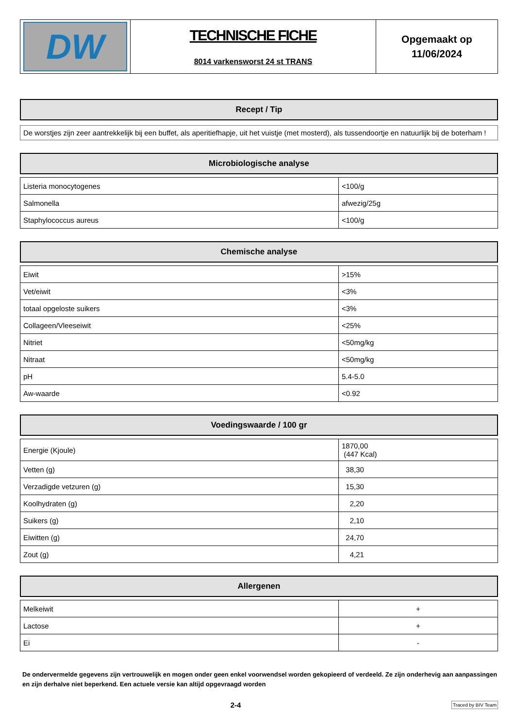| DW | TECHNISCHE FICHE 8014 varkensworst 24 st TRANS | Opgemaakt op 11/06/2024 |
Recept / Tip
De worstjes zijn zeer aantrekkelijk bij een buffet, als aperitiefhapje, uit het vuistje (met mosterd), als tussendoortje en natuurlijk bij de boterham !
Microbiologische analyse
| Listeria monocytogenes | <100/g |
| Salmonella | afwezig/25g |
| Staphylococcus aureus | <100/g |
Chemische analyse
| Eiwit | >15% |
| Vet/eiwit | <3% |
| totaal opgeloste suikers | <3% |
| Collageen/Vleeseiwit | <25% |
| Nitriet | <50mg/kg |
| Nitraat | <50mg/kg |
| pH | 5.4-5.0 |
| Aw-waarde | <0.92 |
Voedingswaarde / 100 gr
| Energie (Kjoule) | 1870,00 (447 Kcal) |
| Vetten (g) | 38,30 |
| Verzadigde vetzuren (g) | 15,30 |
| Koolhydraten (g) | 2,20 |
| Suikers (g) | 2,10 |
| Eiwitten (g) | 24,70 |
| Zout (g) | 4,21 |
Allergenen
| Melkeiwit | + |
| Lactose | + |
| Ei | - |
De ondervermelde gegevens zijn vertrouwelijk en mogen onder geen enkel voorwendsel worden gekopieerd of verdeeld. Ze zijn onderhevig aan aanpassingen en zijn derhalve niet beperkend. Een actuele versie kan altijd opgevraagd worden
2-4 Traced by BIV Team